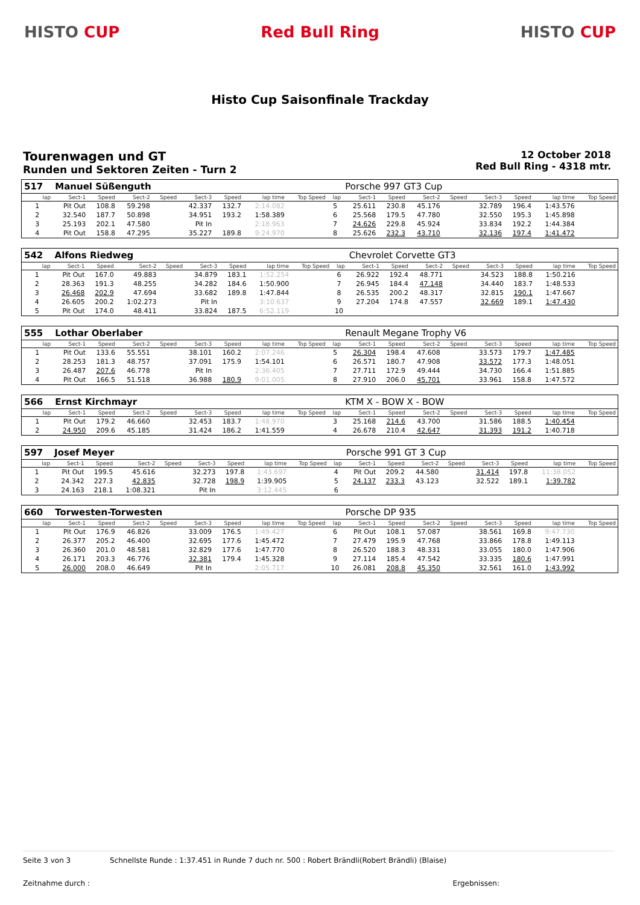HISTO CUP Red Bull Ring HISTO CUP
Histo Cup Saisonfinale Trackday
Tourenwagen und GT
Runden und Sektoren Zeiten - Turn 2
12 October 2018
Red Bull Ring - 4318 mtr.
| 517 | Manuel Süßenguth | | | | | | | | | Porsche 997 GT3 Cup | | | | | | | |
| lap | Sect-1 | Speed | Sect-2 | Speed | Sect-3 | Speed | lap time | Top Speed | lap | Sect-1 | Speed | Sect-2 | Speed | Sect-3 | Speed | lap time | Top Speed |
| 1 | Pit Out | 108.8 | 59.298 | | 42.337 | 132.7 | 2:14.082 | | 5 | 25.611 | 230.8 | 45.176 | | 32.789 | 196.4 | 1:43.576 | |
| 2 | 32.540 | 187.7 | 50.898 | | 34.951 | 193.2 | 1:58.389 | | 6 | 25.568 | 179.5 | 47.780 | | 32.550 | 195.3 | 1:45.898 | |
| 3 | 25.193 | 202.1 | 47.580 | | Pit In | | 2:18.963 | | 7 | 24.626 | 229.8 | 45.924 | | 33.834 | 192.2 | 1:44.384 | |
| 4 | Pit Out | 158.8 | 47.295 | | 35.227 | 189.8 | 9:24.970 | | 8 | 25.626 | 232.3 | 43.710 | | 32.136 | 197.4 | 1:41.472 | |
| 542 | Alfons Riedweg | | | | | | | | | Chevrolet Corvette GT3 | | | | | | | |
| lap | Sect-1 | Speed | Sect-2 | Speed | Sect-3 | Speed | lap time | Top Speed | lap | Sect-1 | Speed | Sect-2 | Speed | Sect-3 | Speed | lap time | Top Speed |
| 1 | Pit Out | 167.0 | 49.883 | | 34.879 | 183.1 | 1:52.254 | | 6 | 26.922 | 192.4 | 48.771 | | 34.523 | 188.8 | 1:50.216 | |
| 2 | 28.363 | 191.3 | 48.255 | | 34.282 | 184.6 | 1:50.900 | | 7 | 26.945 | 184.4 | 47.148 | | 34.440 | 183.7 | 1:48.533 | |
| 3 | 26.468 | 202.9 | 47.694 | | 33.682 | 189.8 | 1:47.844 | | 8 | 26.535 | 200.2 | 48.317 | | 32.815 | 190.1 | 1:47.667 | |
| 4 | 26.605 | 200.2 | 1:02.273 | | Pit In | | 3:10.637 | | 9 | 27.204 | 174.8 | 47.557 | | 32.669 | 189.1 | 1:47.430 | |
| 5 | Pit Out | 174.0 | 48.411 | | 33.824 | 187.5 | 6:52.119 | | 10 | | | | | | | | |
| 555 | Lothar Oberlaber | | | | | | | | | Renault Megane Trophy V6 | | | | | | | |
| lap | Sect-1 | Speed | Sect-2 | Speed | Sect-3 | Speed | lap time | Top Speed | lap | Sect-1 | Speed | Sect-2 | Speed | Sect-3 | Speed | lap time | Top Speed |
| 1 | Pit Out | 133.6 | 55.551 | | 38.101 | 160.2 | 2:07.246 | | 5 | 26.304 | 198.4 | 47.608 | | 33.573 | 179.7 | 1:47.485 | |
| 2 | 28.253 | 181.3 | 48.757 | | 37.091 | 175.9 | 1:54.101 | | 6 | 26.571 | 180.7 | 47.908 | | 33.572 | 177.3 | 1:48.051 | |
| 3 | 26.487 | 207.6 | 46.778 | | Pit In | | 2:36.405 | | 7 | 27.711 | 172.9 | 49.444 | | 34.730 | 166.4 | 1:51.885 | |
| 4 | Pit Out | 166.5 | 51.518 | | 36.988 | 180.9 | 9:01.005 | | 8 | 27.910 | 206.0 | 45.701 | | 33.961 | 158.8 | 1:47.572 | |
| 566 | Ernst Kirchmayr | | | | | | | | | KTM X - BOW X - BOW | | | | | | | |
| lap | Sect-1 | Speed | Sect-2 | Speed | Sect-3 | Speed | lap time | Top Speed | lap | Sect-1 | Speed | Sect-2 | Speed | Sect-3 | Speed | lap time | Top Speed |
| 1 | Pit Out | 179.2 | 46.660 | | 32.453 | 183.7 | 1:48.970 | | 3 | 25.168 | 214.6 | 43.700 | | 31.586 | 188.5 | 1:40.454 | |
| 2 | 24.950 | 209.6 | 45.185 | | 31.424 | 186.2 | 1:41.559 | | 4 | 26.678 | 210.4 | 42.647 | | 31.393 | 191.2 | 1:40.718 | |
| 597 | Josef Meyer | | | | | | | | | Porsche 991 GT 3 Cup | | | | | | | |
| lap | Sect-1 | Speed | Sect-2 | Speed | Sect-3 | Speed | lap time | Top Speed | lap | Sect-1 | Speed | Sect-2 | Speed | Sect-3 | Speed | lap time | Top Speed |
| 1 | Pit Out | 199.5 | 45.616 | | 32.273 | 197.8 | 1:43.697 | | 4 | Pit Out | 209.2 | 44.580 | | 31.414 | 197.8 | 11:38.052 | |
| 2 | 24.342 | 227.3 | 42.835 | | 32.728 | 198.9 | 1:39.905 | | 5 | 24.137 | 233.3 | 43.123 | | 32.522 | 189.1 | 1:39.782 | |
| 3 | 24.163 | 218.1 | 1:08.321 | | Pit In | | 3:12.445 | | 6 | | | | | | | | |
| 660 | Torwesten-Torwesten | | | | | | | | | Porsche DP 935 | | | | | | | |
| lap | Sect-1 | Speed | Sect-2 | Speed | Sect-3 | Speed | lap time | Top Speed | lap | Sect-1 | Speed | Sect-2 | Speed | Sect-3 | Speed | lap time | Top Speed |
| 1 | Pit Out | 176.9 | 46.826 | | 33.009 | 176.5 | 1:49.427 | | 6 | Pit Out | 108.1 | 57.087 | | 38.561 | 169.8 | 9:47.730 | |
| 2 | 26.377 | 205.2 | 46.400 | | 32.695 | 177.6 | 1:45.472 | | 7 | 27.479 | 195.9 | 47.768 | | 33.866 | 178.8 | 1:49.113 | |
| 3 | 26.360 | 201.0 | 48.581 | | 32.829 | 177.6 | 1:47.770 | | 8 | 26.520 | 188.3 | 48.331 | | 33.055 | 180.0 | 1:47.906 | |
| 4 | 26.171 | 203.3 | 46.776 | | 32.381 | 179.4 | 1:45.328 | | 9 | 27.114 | 185.4 | 47.542 | | 33.335 | 180.6 | 1:47.991 | |
| 5 | 26.000 | 208.0 | 46.649 | | Pit In | | 2:05.717 | | 10 | 26.081 | 208.8 | 45.350 | | 32.561 | 161.0 | 1:43.992 | |
Seite 3 von 3 Schnellste Runde : 1:37.451 in Runde 7 duch nr. 500 : Robert Brändli(Robert Brändli) (Blaise)
Zeitnahme durch : Ergebnissen: